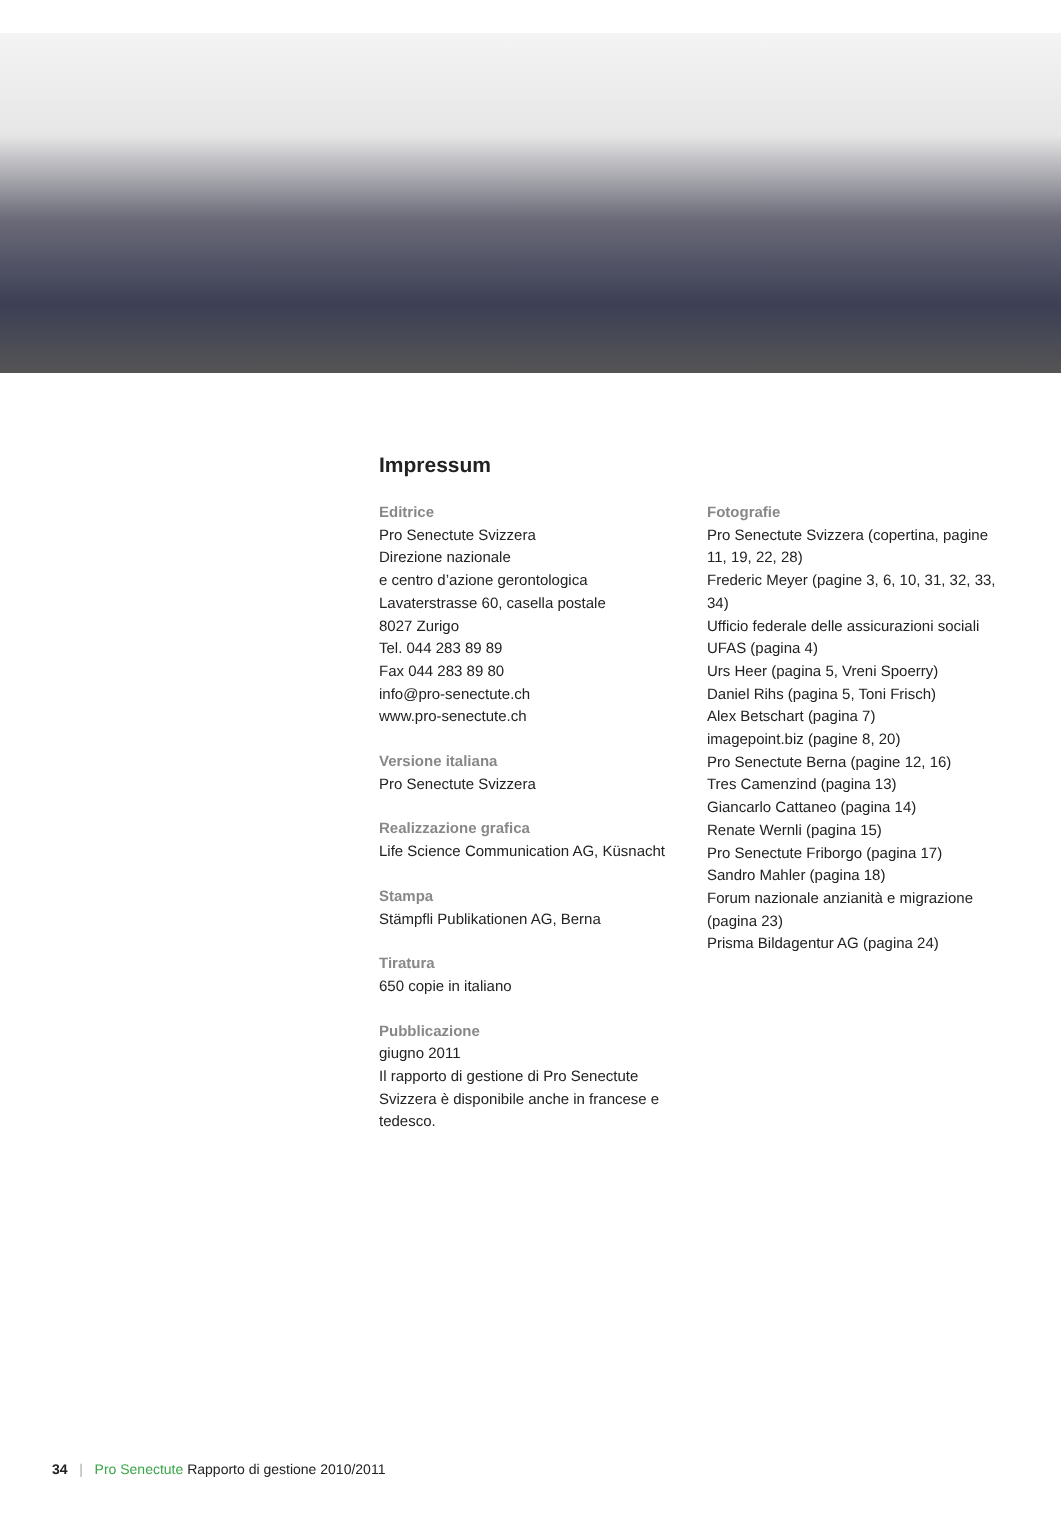Impressum
Editrice
Pro Senectute Svizzera
Direzione nazionale
e centro d’azione gerontologica
Lavaterstrasse 60, casella postale
8027 Zurigo
Tel. 044 283 89 89
Fax 044 283 89 80
info@pro-senectute.ch
www.pro-senectute.ch
Versione italiana
Pro Senectute Svizzera
Realizzazione grafica
Life Science Communication AG, Küsnacht
Stampa
Stämpfli Publikationen AG, Berna
Tiratura
650 copie in italiano
Pubblicazione
giugno 2011
Il rapporto di gestione di Pro Senectute Svizzera è disponibile anche in francese e tedesco.
Fotografie
Pro Senectute Svizzera (copertina, pagine 11, 19, 22, 28)
Frederic Meyer (pagine 3, 6, 10, 31, 32, 33, 34)
Ufficio federale delle assicurazioni sociali UFAS (pagina 4)
Urs Heer (pagina 5, Vreni Spoerry)
Daniel Rihs (pagina 5, Toni Frisch)
Alex Betschart (pagina 7)
imagepoint.biz (pagine 8, 20)
Pro Senectute Berna (pagine 12, 16)
Tres Camenzind (pagina 13)
Giancarlo Cattaneo (pagina 14)
Renate Wernli (pagina 15)
Pro Senectute Friborgo (pagina 17)
Sandro Mahler (pagina 18)
Forum nazionale anzianità e migrazione (pagina 23)
Prisma Bildagentur AG (pagina 24)
34 | Pro Senectute Rapporto di gestione 2010/2011